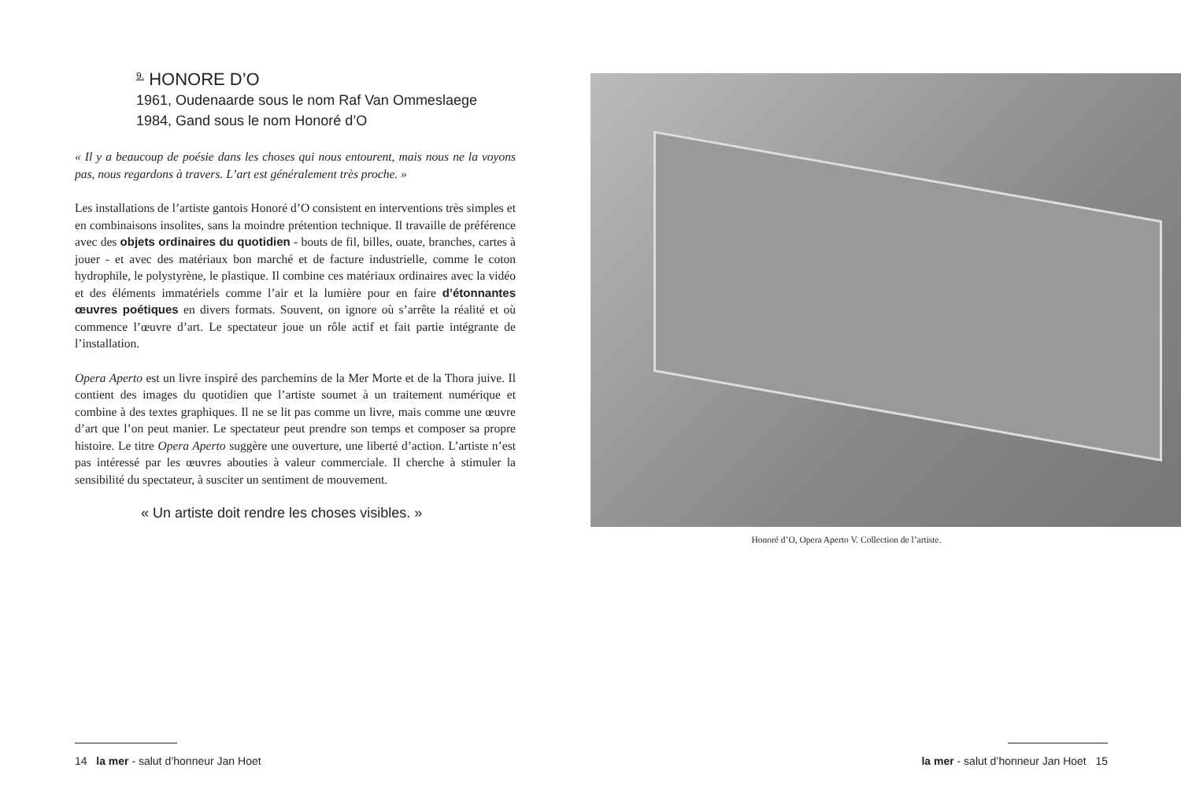<sup>9.</sup> HONORE D’O
1961, Oudenaarde sous le nom Raf Van Ommeslaege
1984, Gand sous le nom Honoré d’O
« Il y a beaucoup de poésie dans les choses qui nous entourent, mais nous ne la voyons pas, nous regardons à travers. L’art est généralement très proche. »
Les installations de l’artiste gantois Honoré d’O consistent en interventions très simples et en combinaisons insolites, sans la moindre prétention technique. Il travaille de préférence avec des objets ordinaires du quotidien - bouts de fil, billes, ouate, branches, cartes à jouer - et avec des matériaux bon marché et de facture industrielle, comme le coton hydrophile, le polystyrène, le plastique. Il combine ces matériaux ordinaires avec la vidéo et des éléments immatériels comme l’air et la lumière pour en faire d’étonnantes œuvres poétiques en divers formats. Souvent, on ignore où s’arrête la réalité et où commence l’œuvre d’art. Le spectateur joue un rôle actif et fait partie intégrante de l’installation.
Opera Aperto est un livre inspiré des parchemins de la Mer Morte et de la Thora juive. Il contient des images du quotidien que l’artiste soumet à un traitement numérique et combine à des textes graphiques. Il ne se lit pas comme un livre, mais comme une œuvre d’art que l’on peut manier. Le spectateur peut prendre son temps et composer sa propre histoire. Le titre Opera Aperto suggère une ouverture, une liberté d’action. L’artiste n’est pas intéressé par les œuvres abouties à valeur commerciale. Il cherche à stimuler la sensibilité du spectateur, à susciter un sentiment de mouvement.
« Un artiste doit rendre les choses visibles. »
Honoré d’O, Opera Aperto V. Collection de l’artiste.
14 la mer - salut d’honneur Jan Hoet la mer - salut d’honneur Jan Hoet 15